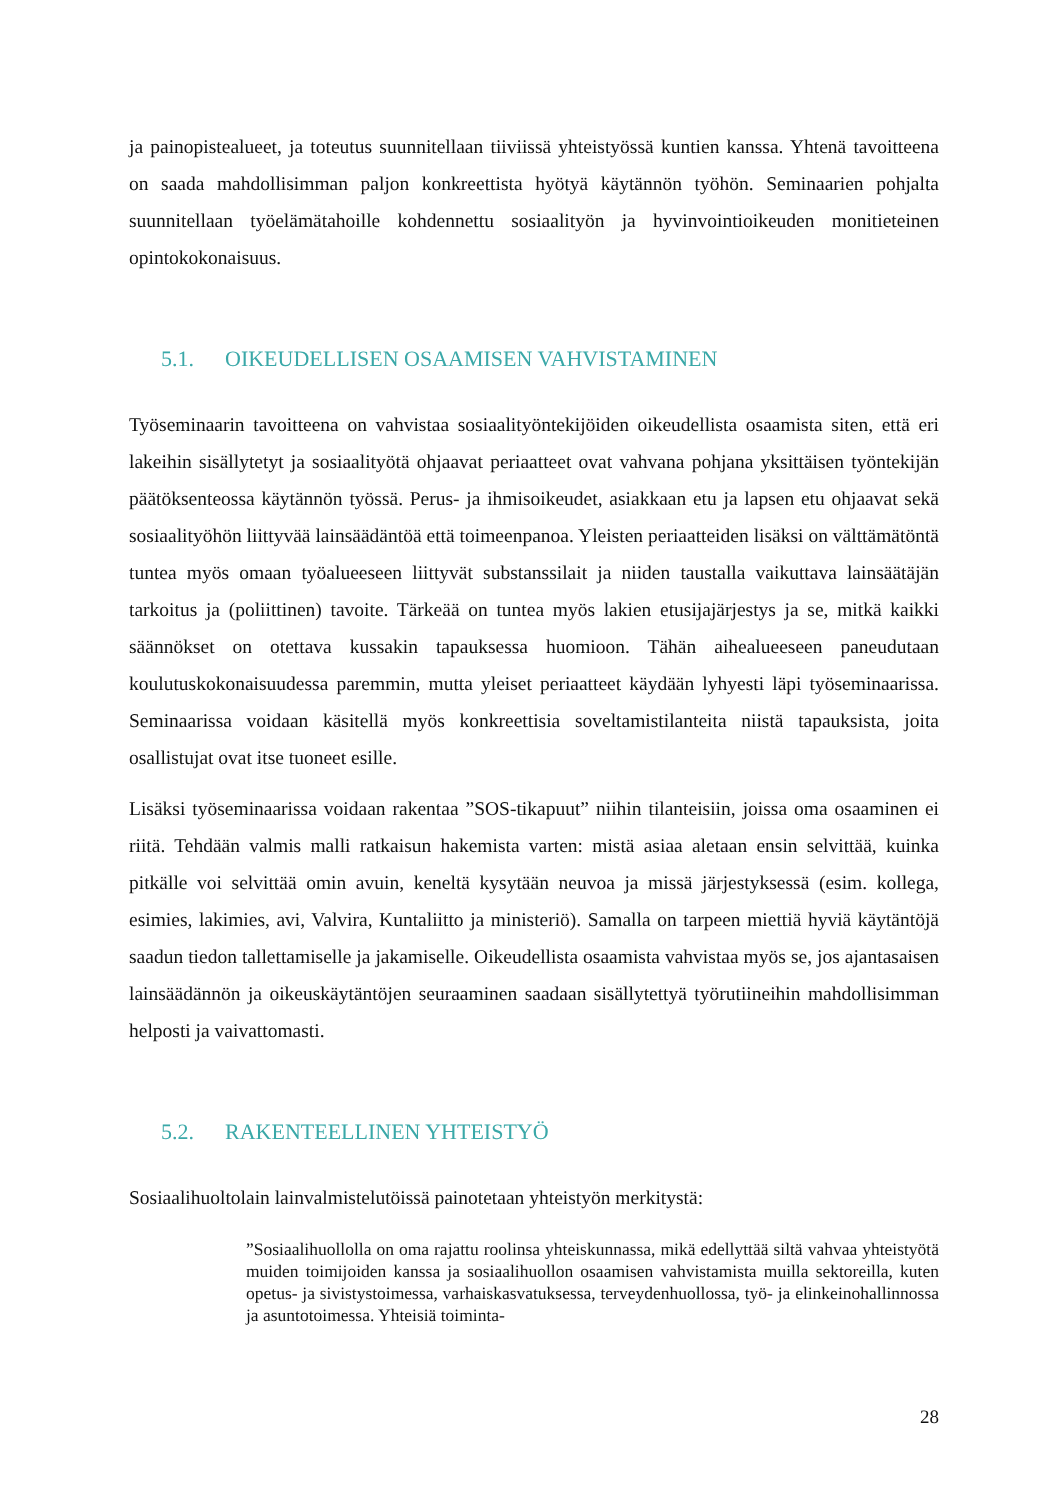ja painopistealueet, ja toteutus suunnitellaan tiiviissä yhteistyössä kuntien kanssa. Yhtenä tavoitteena on saada mahdollisimman paljon konkreettista hyötyä käytännön työhön. Seminaarien pohjalta suunnitellaan työelämätahoille kohdennettu sosiaalityön ja hyvinvointioikeuden monitieteinen opintokokonaisuus.
5.1. OIKEUDELLISEN OSAAMISEN VAHVISTAMINEN
Työseminaarin tavoitteena on vahvistaa sosiaalityöntekijöiden oikeudellista osaamista siten, että eri lakeihin sisällytetyt ja sosiaalityötä ohjaavat periaatteet ovat vahvana pohjana yksittäisen työntekijän päätöksenteossa käytännön työssä. Perus- ja ihmisoikeudet, asiakkaan etu ja lapsen etu ohjaavat sekä sosiaalityöhön liittyvää lainsäädäntöä että toimeenpanoa. Yleisten periaatteiden lisäksi on välttämätöntä tuntea myös omaan työalueeseen liittyvät substanssilait ja niiden taustalla vaikuttava lainsäätäjän tarkoitus ja (poliittinen) tavoite. Tärkeää on tuntea myös lakien etusijajärjestys ja se, mitkä kaikki säännökset on otettava kussakin tapauksessa huomioon. Tähän aihealueeseen paneudutaan koulutuskokonaisuudessa paremmin, mutta yleiset periaatteet käydään lyhyesti läpi työseminaarissa. Seminaarissa voidaan käsitellä myös konkreettisia soveltamistilanteita niistä tapauksista, joita osallistujat ovat itse tuoneet esille.
Lisäksi työseminaarissa voidaan rakentaa ”SOS-tikapuut” niihin tilanteisiin, joissa oma osaaminen ei riitä. Tehdään valmis malli ratkaisun hakemista varten: mistä asiaa aletaan ensin selvittää, kuinka pitkälle voi selvittää omin avuin, keneltä kysytään neuvoa ja missä järjestyksessä (esim. kollega, esimies, lakimies, avi, Valvira, Kuntaliitto ja ministeriö). Samalla on tarpeen miettiä hyviä käytäntöjä saadun tiedon tallettamiselle ja jakamiselle. Oikeudellista osaamista vahvistaa myös se, jos ajantasaisen lainsäädännön ja oikeuskäytäntöjen seuraaminen saadaan sisällytettyä työrutiineihin mahdollisimman helposti ja vaivattomasti.
5.2. RAKENTEELLINEN YHTEISTYÖ
Sosiaalihuoltolain lainvalmistelutöissä painotetaan yhteistyön merkitystä:
”Sosiaalihuollolla on oma rajattu roolinsa yhteiskunnassa, mikä edellyttää siltä vahvaa yhteistyötä muiden toimijoiden kanssa ja sosiaalihuollon osaamisen vahvistamista muilla sektoreilla, kuten opetus- ja sivistystoimessa, varhaiskasvatuksessa, terveydenhuollossa, työ- ja elinkeinohallinnossa ja asuntotoimessa. Yhteisiä toiminta-
28